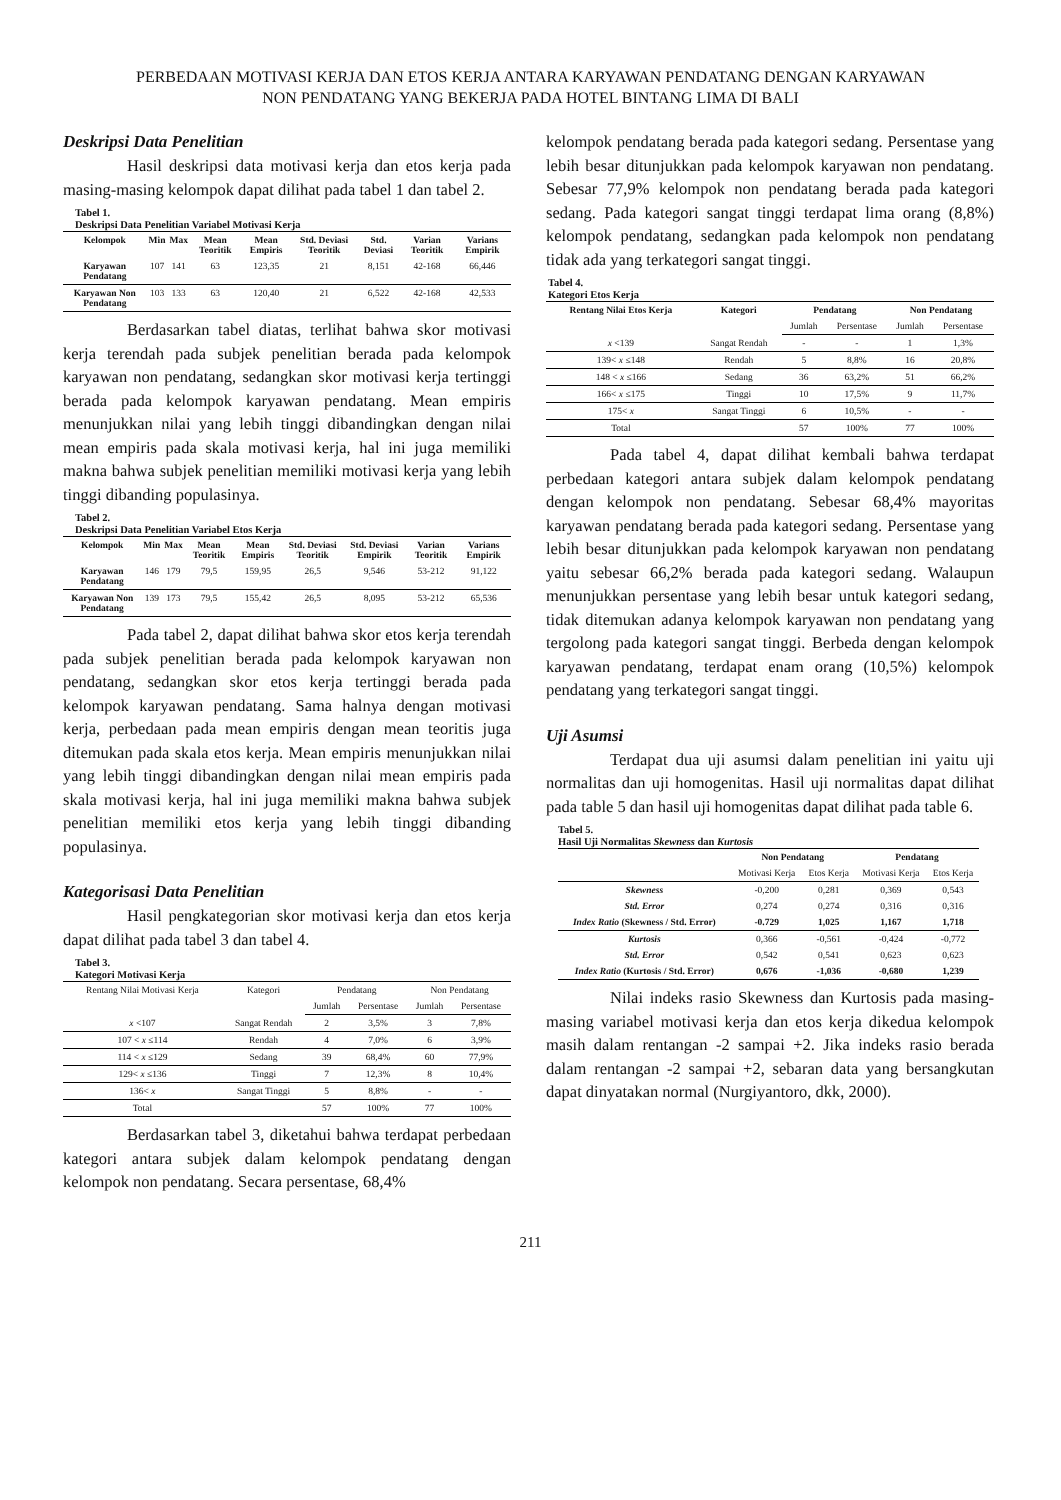PERBEDAAN MOTIVASI KERJA DAN ETOS KERJA ANTARA KARYAWAN PENDATANG DENGAN KARYAWAN
NON PENDATANG YANG BEKERJA PADA HOTEL BINTANG LIMA DI BALI
Deskripsi Data Penelitian
Hasil deskripsi data motivasi kerja dan etos kerja pada masing-masing kelompok dapat dilihat pada tabel 1 dan tabel 2.
Tabel 1.
Deskripsi Data Penelitian Variabel Motivasi Kerja
| Kelompok | Min | Max | Mean Teoritik | Mean Empiris | Std. Deviasi Teoritik | Std. Deviasi | Varian Teoritik | Varians Empirik |
| --- | --- | --- | --- | --- | --- | --- | --- | --- |
| Karyawan Pendatang | 107 | 141 | 63 | 123,35 | 21 | 8,151 | 42-168 | 66,446 |
| Karyawan Non Pendatang | 103 | 133 | 63 | 120,40 | 21 | 6,522 | 42-168 | 42,533 |
Berdasarkan tabel diatas, terlihat bahwa skor motivasi kerja terendah pada subjek penelitian berada pada kelompok karyawan non pendatang, sedangkan skor motivasi kerja tertinggi berada pada kelompok karyawan pendatang. Mean empiris menunjukkan nilai yang lebih tinggi dibandingkan dengan nilai mean empiris pada skala motivasi kerja, hal ini juga memiliki makna bahwa subjek penelitian memiliki motivasi kerja yang lebih tinggi dibanding populasinya.
Tabel 2.
Deskripsi Data Penelitian Variabel Etos Kerja
| Kelompok | Min | Max | Mean Teoritik | Mean Empiris | Std. Deviasi Teoritik | Std. Deviasi Empirik | Varian Teoritik | Varians Empirik |
| --- | --- | --- | --- | --- | --- | --- | --- | --- |
| Karyawan Pendatang | 146 | 179 | 79,5 | 159,95 | 26,5 | 9,546 | 53-212 | 91,122 |
| Karyawan Non Pendatang | 139 | 173 | 79,5 | 155,42 | 26,5 | 8,095 | 53-212 | 65,536 |
Pada tabel 2, dapat dilihat bahwa skor etos kerja terendah pada subjek penelitian berada pada kelompok karyawan non pendatang, sedangkan skor etos kerja tertinggi berada pada kelompok karyawan pendatang. Sama halnya dengan motivasi kerja, perbedaan pada mean empiris dengan mean teoritis juga ditemukan pada skala etos kerja. Mean empiris menunjukkan nilai yang lebih tinggi dibandingkan dengan nilai mean empiris pada skala motivasi kerja, hal ini juga memiliki makna bahwa subjek penelitian memiliki etos kerja yang lebih tinggi dibanding populasinya.
Kategorisasi Data Penelitian
Hasil pengkategorian skor motivasi kerja dan etos kerja dapat dilihat pada tabel 3 dan tabel 4.
Tabel 3.
Kategori Motivasi Kerja
| Rentang Nilai Motivasi Kerja | Kategori | Pendatang | | Non Pendatang | |
| | | Jumlah | Persentase | Jumlah | Persentase |
| x <107 | Sangat Rendah | 2 | 3,5% | 3 | 7,8% |
| 107 < x ≤114 | Rendah | 4 | 7,0% | 6 | 3,9% |
| 114 < x ≤129 | Sedang | 39 | 68,4% | 60 | 77,9% |
| 129< x ≤136 | Tinggi | 7 | 12,3% | 8 | 10,4% |
| 136< x | Sangat Tinggi | 5 | 8,8% | - | - |
| Total | | 57 | 100% | 77 | 100% |
Berdasarkan tabel 3, diketahui bahwa terdapat perbedaan kategori antara subjek dalam kelompok pendatang dengan kelompok non pendatang. Secara persentase, 68,4%
kelompok pendatang berada pada kategori sedang. Persentase yang lebih besar ditunjukkan pada kelompok karyawan non pendatang. Sebesar 77,9% kelompok non pendatang berada pada kategori sedang. Pada kategori sangat tinggi terdapat lima orang (8,8%) kelompok pendatang, sedangkan pada kelompok non pendatang tidak ada yang terkategori sangat tinggi.
Tabel 4.
Kategori Etos Kerja
| Rentang Nilai Etos Kerja | Kategori | Pendatang | | Non Pendatang | |
| --- | --- | --- | --- | --- | --- |
| | | Jumlah | Persentase | Jumlah | Persentase |
| x <139 | Sangat Rendah | - | - | 1 | 1,3% |
| 139< x ≤148 | Rendah | 5 | 8,8% | 16 | 20,8% |
| 148 < x ≤166 | Sedang | 36 | 63,2% | 51 | 66,2% |
| 166< x ≤175 | Tinggi | 10 | 17,5% | 9 | 11,7% |
| 175< x | Sangat Tinggi | 6 | 10,5% | - | - |
| Total | | 57 | 100% | 77 | 100% |
Pada tabel 4, dapat dilihat kembali bahwa terdapat perbedaan kategori antara subjek dalam kelompok pendatang dengan kelompok non pendatang. Sebesar 68,4% mayoritas karyawan pendatang berada pada kategori sedang. Persentase yang lebih besar ditunjukkan pada kelompok karyawan non pendatang yaitu sebesar 66,2% berada pada kategori sedang. Walaupun menunjukkan persentase yang lebih besar untuk kategori sedang, tidak ditemukan adanya kelompok karyawan non pendatang yang tergolong pada kategori sangat tinggi. Berbeda dengan kelompok karyawan pendatang, terdapat enam orang (10,5%) kelompok pendatang yang terkategori sangat tinggi.
Uji Asumsi
Terdapat dua uji asumsi dalam penelitian ini yaitu uji normalitas dan uji homogenitas. Hasil uji normalitas dapat dilihat pada table 5 dan hasil uji homogenitas dapat dilihat pada table 6.
Tabel 5.
Hasil Uji Normalitas Skewness dan Kurtosis
| | Non Pendatang | | Pendatang | |
| | Motivasi Kerja | Etos Kerja | Motivasi Kerja | Etos Kerja |
| Skewness | -0,200 | 0,281 | 0,369 | 0,543 |
| Std. Error | 0,274 | 0,274 | 0,316 | 0,316 |
| Index Ratio (Skewness / Std. Error) | -0.729 | 1,025 | 1,167 | 1,718 |
| Kurtosis | 0,366 | -0,561 | -0,424 | -0,772 |
| Std. Error | 0,542 | 0,541 | 0,623 | 0,623 |
| Index Ratio (Kurtosis / Std. Error) | 0,676 | -1,036 | -0,680 | 1,239 |
Nilai indeks rasio Skewness dan Kurtosis pada masing-masing variabel motivasi kerja dan etos kerja dikedua kelompok masih dalam rentangan -2 sampai +2. Jika indeks rasio berada dalam rentangan -2 sampai +2, sebaran data yang bersangkutan dapat dinyatakan normal (Nurgiyantoro, dkk, 2000).
211